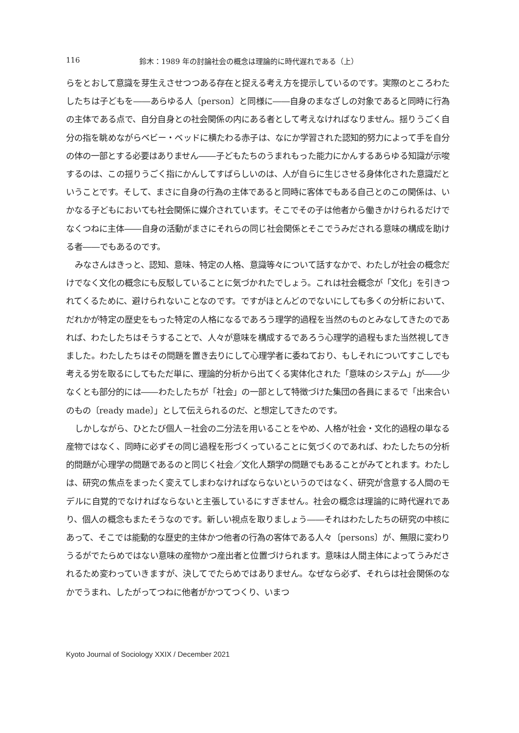116 鈴木：1989 年の討論社会の概念は理論的に時代遅れである（上）
らをとおして意識を芽生えさせつつある存在と捉える考え方を提示しているのです。実際のところわたしたちは子どもを――あらゆる人〔person〕と同様に――自身のまなざしの対象であると同時に行為の主体である点で、自分自身との社会関係の内にある者として考えなければなりません。揺りうごく自分の指を眺めながらベビー・ベッドに横たわる赤子は、なにか学習された認知的努力によって手を自分の体の一部とする必要はありません――子どもたちのうまれもった能力にかんするあらゆる知識が示唆するのは、この揺りうごく指にかんしてすばらしいのは、人が自らに生じさせる身体化された意識だということです。そして、まさに自身の行為の主体であると同時に客体でもある自己とのこの関係は、いかなる子どもにおいても社会関係に媒介されています。そこでその子は他者から働きかけられるだけでなくつねに主体――自身の活動がまさにそれらの同じ社会関係とそこでうみだされる意味の構成を助ける者――でもあるのです。
みなさんはきっと、認知、意味、特定の人格、意識等々について話すなかで、わたしが社会の概念だけでなく文化の概念にも反駁していることに気づかれたでしょう。これは社会概念が「文化」を引きつれてくるために、避けられないことなのです。ですがほとんどのでないにしても多くの分析において、だれかが特定の歴史をもった特定の人格になるであろう理学的過程を当然のものとみなしてきたのであれば、わたしたちはそうすることで、人々が意味を構成するであろう心理学的過程もまた当然視してきました。わたしたちはその問題を置き去りにして心理学者に委ねており、もしそれについてすこしでも考える労を取るにしてもただ単に、理論的分析から出てくる実体化された「意味のシステム」が――少なくとも部分的には――わたしたちが「社会」の一部として特徴づけた集団の各員にまるで「出来合いのもの〔ready made〕」として伝えられるのだ、と想定してきたのです。
しかしながら、ひとたび個人－社会の二分法を用いることをやめ、人格が社会・文化的過程の単なる産物ではなく、同時に必ずその同じ過程を形づくっていることに気づくのであれば、わたしたちの分析的問題が心理学の問題であるのと同じく社会／文化人類学の問題でもあることがみてとれます。わたしは、研究の焦点をまったく変えてしまわなければならないというのではなく、研究が含意する人間のモデルに自覚的でなければならないと主張しているにすぎません。社会の概念は理論的に時代遅れであり、個人の概念もまたそうなのです。新しい視点を取りましょう――それはわたしたちの研究の中核にあって、そこでは能動的な歴史的主体かつ他者の行為の客体である人々〔persons〕が、無限に変わりうるがでたらめではない意味の産物かつ産出者と位置づけられます。意味は人間主体によってうみだされるため変わっていきますが、決してでたらめではありません。なぜなら必ず、それらは社会関係のなかでうまれ、したがってつねに他者がかつてつくり、いまつ
Kyoto Journal of Sociology XXIX / December 2021